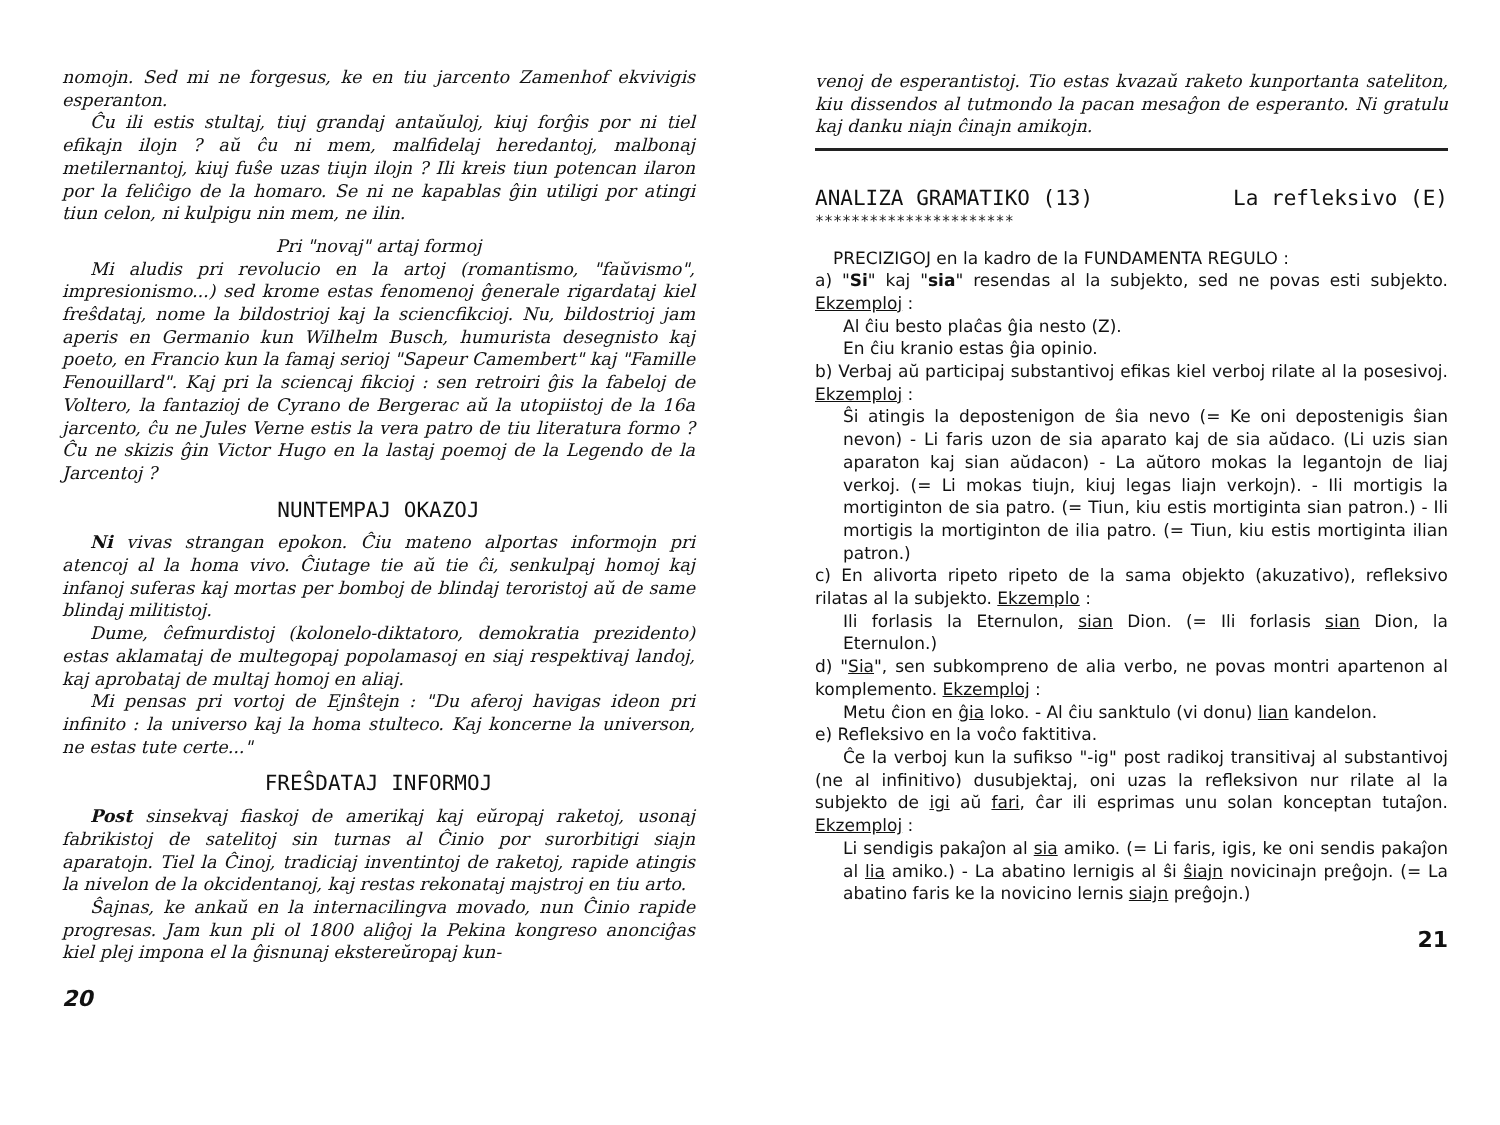nomojn. Sed mi ne forgesus, ke en tiu jarcento Zamenhof ekvivigis esperanton.
Ĉu ili estis stultaj, tiuj grandaj antaŭuloj, kiuj forĝis por ni tiel efikajn ilojn ? aŭ ĉu ni mem, malfidelaj heredantoj, malbonaj metilernantoj, kiuj fuŝe uzas tiujn ilojn ? Ili kreis tiun potencan ilaron por la feliĉigo de la homaro. Se ni ne kapablas ĝin utiligi por atingi tiun celon, ni kulpigu nin mem, ne ilin.
Pri "novaj" artaj formoj
Mi aludis pri revolucio en la artoj (romantismo, "faŭvismo", impresionismo...) sed krome estas fenomenoj ĝenerale rigardataj kiel freŝdataj, nome la bildostrioj kaj la sciencfikcioj. Nu, bildostrioj jam aperis en Germanio kun Wilhelm Busch, humurista desegnisto kaj poeto, en Francio kun la famaj serioj "Sapeur Camembert" kaj "Famille Fenouillard". Kaj pri la sciencaj fikcioj : sen retroiri ĝis la fabeloj de Voltero, la fantazioj de Cyrano de Bergerac aŭ la utopiistoj de la 16a jarcento, ĉu ne Jules Verne estis la vera patro de tiu literatura formo ? Ĉu ne skizis ĝin Victor Hugo en la lastaj poemoj de la Legendo de la Jarcentoj ?
NUNTEMPAJ OKAZOJ
Ni vivas strangan epokon. Ĉiu mateno alportas informojn pri atencoj al la homa vivo. Ĉiutage tie aŭ tie ĉi, senkulpaj homoj kaj infanoj suferas kaj mortas per bomboj de blindaj teroristoj aŭ de same blindaj militistoj.
Dume, ĉefmurdistoj (kolonelo-diktatoro, demokratia prezidento) estas aklamataj de multegopaj popolamasoj en siaj respektivaj landoj, kaj aprobataj de multaj homoj en aliaj.
Mi pensas pri vortoj de Ejnŝtejn : "Du aferoj havigas ideon pri infinito : la universo kaj la homa stulteco. Kaj koncerne la universon, ne estas tute certe..."
FREŜDATAJ INFORMOJ
Post sinsekvaj fiaskoj de amerikaj kaj eŭropaj raketoj, usonaj fabrikistoj de satelitoj sin turnas al Ĉinio por surorbitigi siajn aparatojn. Tiel la Ĉinoj, tradiciaj inventintoj de raketoj, rapide atingis la nivelon de la okcidentanoj, kaj restas rekonataj majstroj en tiu arto.
Ŝajnas, ke ankaŭ en la internacilingva movado, nun Ĉinio rapide progresas. Jam kun pli ol 1800 aliĝoj la Pekina kongreso anonciĝas kiel plej impona el la ĝisnunaj ekstereŭropaj kun-
20
venoj de esperantistoj. Tio estas kvazaŭ raketo kunportanta sateliton, kiu dissendos al tutmondo la pacan mesaĝon de esperanto. Ni gratulu kaj danku niajn ĉinajn amikojn.
ANALIZA GRAMATIKO (13) La refleksivo (E)
**********************
PRECIZIGOJ en la kadro de la FUNDAMENTA REGULO :
a) "Si" kaj "sia" resendas al la subjekto, sed ne povas esti subjekto. Ekzemploj :
Al ĉiu besto plaĉas ĝia nesto (Z).
En ĉiu kranio estas ĝia opinio.
b) Verbaj aŭ participaj substantivoj efikas kiel verboj rilate al la posesivoj. Ekzemploj :
Ŝi atingis la depostenigon de ŝia nevo (= Ke oni depostenigis ŝian nevon) - Li faris uzon de sia aparato kaj de sia aŭdaco. (Li uzis sian aparaton kaj sian aŭdacon) - La aŭtoro mokas la legantojn de liaj verkoj. (= Li mokas tiujn, kiuj legas liajn verkojn). - Ili mortigis la mortiginton de sia patro. (= Tiun, kiu estis mortiginta sian patron.) - Ili mortigis la mortiginton de ilia patro. (= Tiun, kiu estis mortiginta ilian patron.)
c) En alivorta ripeto ripeto de la sama objekto (akuzativo), refleksivo rilatas al la subjekto. Ekzemplo :
Ili forlasis la Eternulon, sian Dion. (= Ili forlasis sian Dion, la Eternulon.)
d) "Sia", sen subkompreno de alia verbo, ne povas montri apartenon al komplemento. Ekzemploj :
Metu ĉion en ĝia loko. - Al ĉiu sanktulo (vi donu) lian kandelon.
e) Refleksivo en la voĉo faktitiva.
Ĉe la verboj kun la sufikso "-ig" post radikoj transitivaj al substantivoj (ne al infinitivo) dusubjektaj, oni uzas la refleksivon nur rilate al la subjekto de igi aŭ fari, ĉar ili esprimas unu solan konceptan tutaĵon. Ekzemploj :
Li sendigis pakaĵon al sia amiko. (= Li faris, igis, ke oni sendis pakaĵon al lia amiko.) - La abatino lernigis al ŝi ŝiajn novicinajn preĝojn. (= La abatino faris ke la novicino lernis siajn preĝojn.)
21